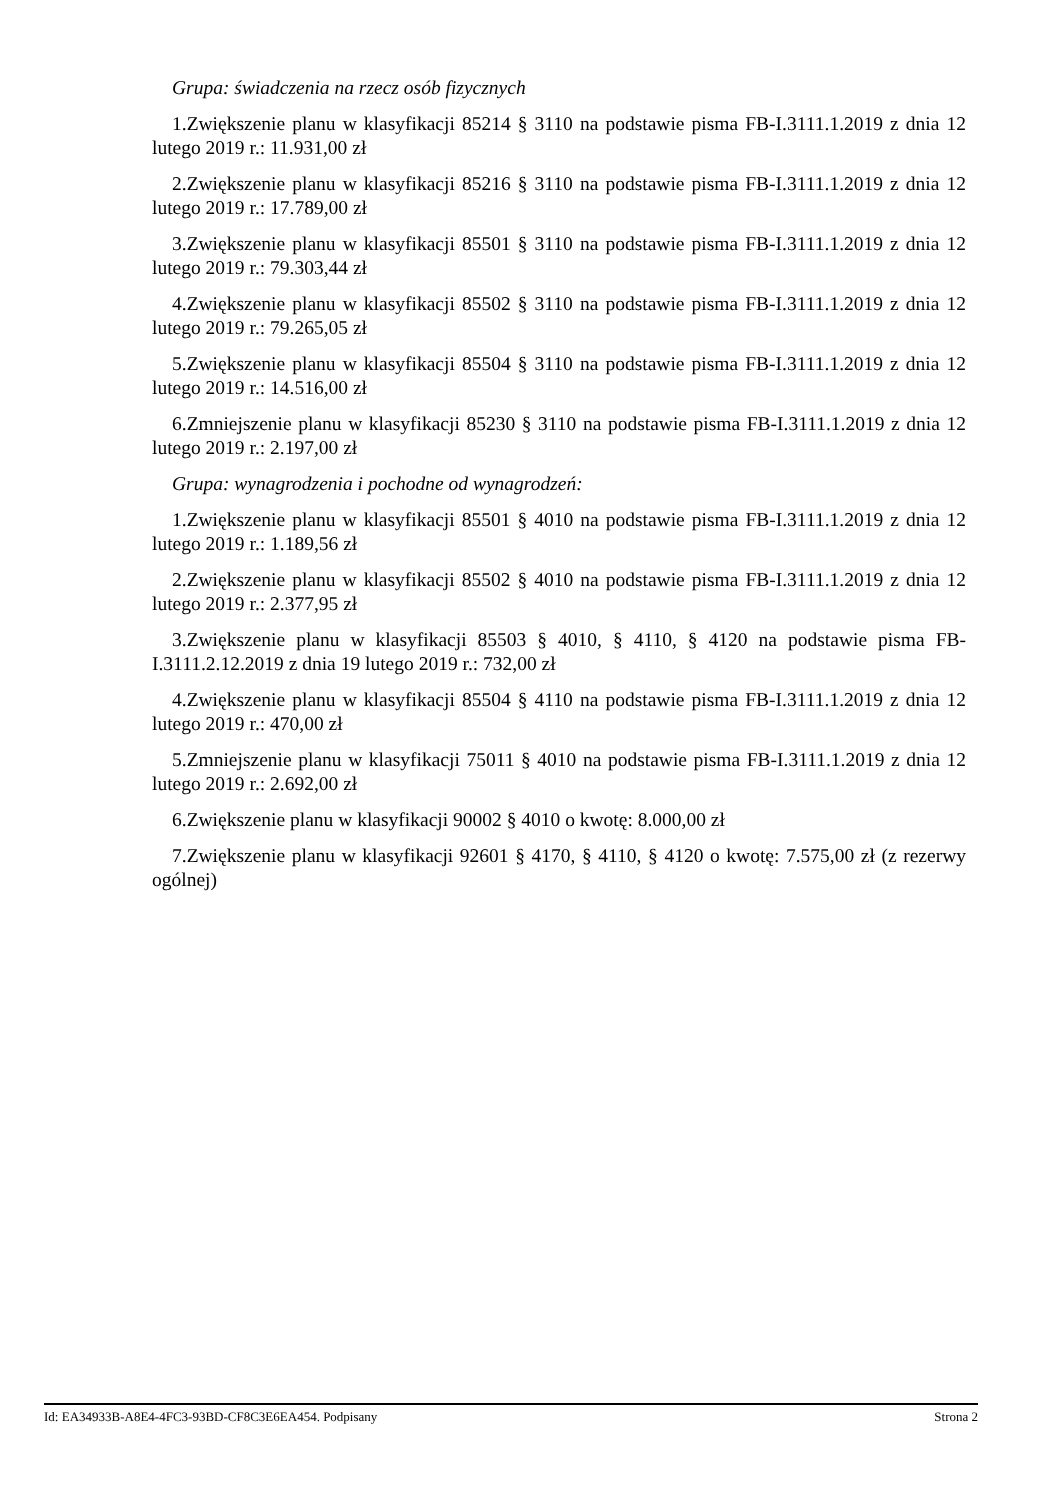Grupa: świadczenia na rzecz osób fizycznych
1.Zwiększenie planu w klasyfikacji 85214 § 3110 na podstawie pisma FB-I.3111.1.2019 z dnia 12 lutego 2019 r.: 11.931,00 zł
2.Zwiększenie planu w klasyfikacji 85216 § 3110 na podstawie pisma FB-I.3111.1.2019 z dnia 12 lutego 2019 r.: 17.789,00 zł
3.Zwiększenie planu w klasyfikacji 85501 § 3110 na podstawie pisma FB-I.3111.1.2019 z dnia 12 lutego 2019 r.: 79.303,44 zł
4.Zwiększenie planu w klasyfikacji 85502 § 3110 na podstawie pisma FB-I.3111.1.2019 z dnia 12 lutego 2019 r.: 79.265,05 zł
5.Zwiększenie planu w klasyfikacji 85504 § 3110 na podstawie pisma FB-I.3111.1.2019 z dnia 12 lutego 2019 r.: 14.516,00 zł
6.Zmniejszenie planu w klasyfikacji 85230 § 3110 na podstawie pisma FB-I.3111.1.2019 z dnia 12 lutego 2019 r.: 2.197,00 zł
Grupa: wynagrodzenia i pochodne od wynagrodzeń:
1.Zwiększenie planu w klasyfikacji 85501 § 4010 na podstawie pisma FB-I.3111.1.2019 z dnia 12 lutego 2019 r.: 1.189,56 zł
2.Zwiększenie planu w klasyfikacji 85502 § 4010 na podstawie pisma FB-I.3111.1.2019 z dnia 12 lutego 2019 r.: 2.377,95 zł
3.Zwiększenie planu w klasyfikacji 85503 § 4010, § 4110, § 4120 na podstawie pisma FB-I.3111.2.12.2019 z dnia 19 lutego 2019 r.: 732,00 zł
4.Zwiększenie planu w klasyfikacji 85504 § 4110 na podstawie pisma FB-I.3111.1.2019 z dnia 12 lutego 2019 r.: 470,00 zł
5.Zmniejszenie planu w klasyfikacji 75011 § 4010 na podstawie pisma FB-I.3111.1.2019 z dnia 12 lutego 2019 r.: 2.692,00 zł
6.Zwiększenie planu w klasyfikacji 90002 § 4010 o kwotę: 8.000,00 zł
7.Zwiększenie planu w klasyfikacji 92601 § 4170, § 4110, § 4120 o kwotę: 7.575,00 zł (z rezerwy ogólnej)
Id: EA34933B-A8E4-4FC3-93BD-CF8C3E6EA454. Podpisany Strona 2